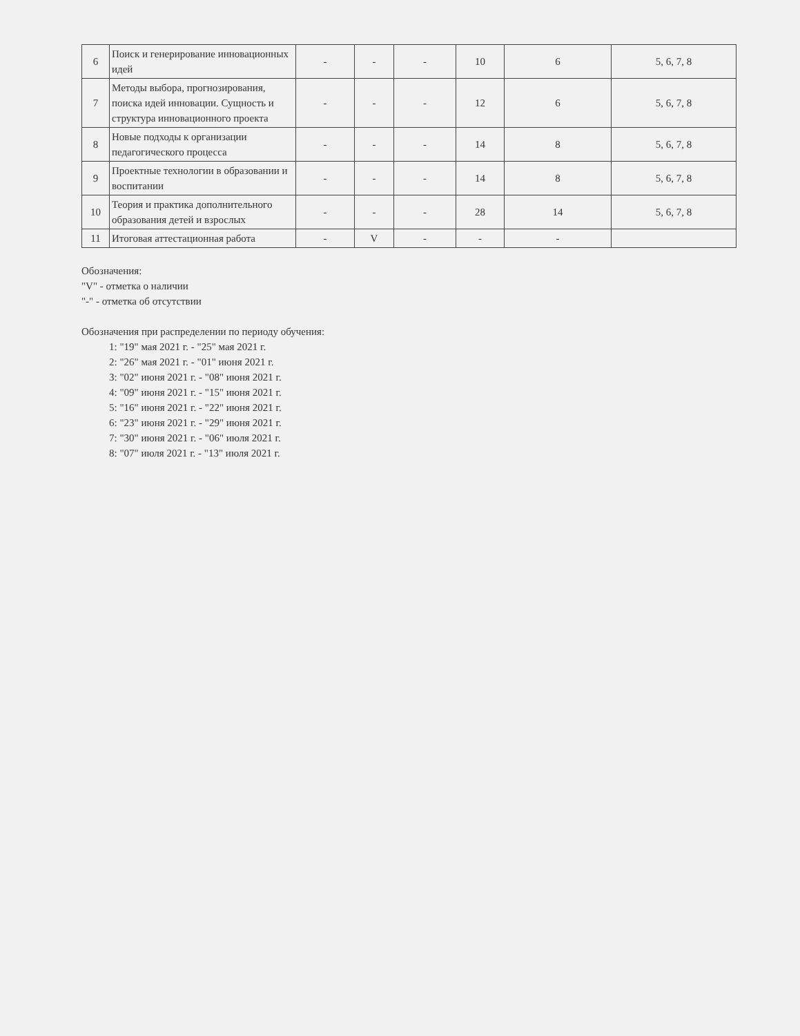| 6 | Поиск и генерирование инновационных идей | - | - | - | 10 | 6 | 5, 6, 7, 8 |
| 7 | Методы выбора, прогнозирования, поиска идей инновации. Сущность и структура инновационного проекта | - | - | - | 12 | 6 | 5, 6, 7, 8 |
| 8 | Новые подходы к организации педагогического процесса | - | - | - | 14 | 8 | 5, 6, 7, 8 |
| 9 | Проектные технологии в образовании и воспитании | - | - | - | 14 | 8 | 5, 6, 7, 8 |
| 10 | Теория и практика дополнительного образования детей и взрослых | - | - | - | 28 | 14 | 5, 6, 7, 8 |
| 11 | Итоговая аттестационная работа | - | V | - | - | - | |
Обозначения:
"V" - отметка о наличии
"-" - отметка об отсутствии
Обозначения при распределении по периоду обучения:
1: "19" мая 2021 г. - "25" мая 2021 г.
2: "26" мая 2021 г. - "01" июня 2021 г.
3: "02" июня 2021 г. - "08" июня 2021 г.
4: "09" июня 2021 г. - "15" июня 2021 г.
5: "16" июня 2021 г. - "22" июня 2021 г.
6: "23" июня 2021 г. - "29" июня 2021 г.
7: "30" июня 2021 г. - "06" июля 2021 г.
8: "07" июля 2021 г. - "13" июля 2021 г.